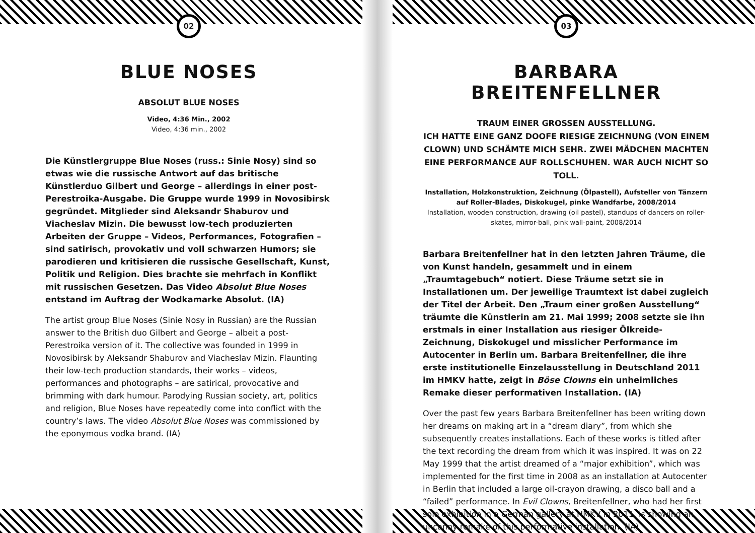02
BLUE NOSES
ABSOLUT BLUE NOSES
Video, 4:36 Min., 2002
Video, 4:36 min., 2002
Die Künstlergruppe Blue Noses (russ.: Sinie Nosy) sind so etwas wie die russische Antwort auf das britische Künstlerduo Gilbert und George – allerdings in einer post-Perestroika-Ausgabe. Die Gruppe wurde 1999 in Novosibirsk gegründet. Mitglieder sind Aleksandr Shaburov und Viacheslav Mizin. Die bewusst low-tech produzierten Arbeiten der Gruppe – Videos, Performances, Fotografien – sind satirisch, provokativ und voll schwarzen Humors; sie parodieren und kritisieren die russische Gesellschaft, Kunst, Politik und Religion. Dies brachte sie mehrfach in Konflikt mit russischen Gesetzen. Das Video Absolut Blue Noses entstand im Auftrag der Wodkamarke Absolut. (IA)
The artist group Blue Noses (Sinie Nosy in Russian) are the Russian answer to the British duo Gilbert and George – albeit a post-Perestroika version of it. The collective was founded in 1999 in Novosibirsk by Aleksandr Shaburov and Viacheslav Mizin. Flaunting their low-tech production standards, their works – videos, performances and photographs – are satirical, provocative and brimming with dark humour. Parodying Russian society, art, politics and religion, Blue Noses have repeatedly come into conflict with the country’s laws. The video Absolut Blue Noses was commissioned by the eponymous vodka brand. (IA)
03
BARBARA BREITENFELLNER
TRAUM EINER GROSSEN AUSSTELLUNG.
ICH HATTE EINE GANZ DOOFE RIESIGE ZEICHNUNG (VON EINEM CLOWN) UND SCHÄMTE MICH SEHR. ZWEI MÄDCHEN MACHTEN EINE PERFORMANCE AUF ROLLSCHUHEN. WAR AUCH NICHT SO TOLL.
Installation, Holzkonstruktion, Zeichnung (Ölpastell), Aufsteller von Tänzern auf Roller-Blades, Diskokugel, pinke Wandfarbe, 2008/2014
Installation, wooden construction, drawing (oil pastel), standups of dancers on roller-skates, mirror-ball, pink wall-paint, 2008/2014
Barbara Breitenfellner hat in den letzten Jahren Träume, die von Kunst handeln, gesammelt und in einem „Traumtagebuch“ notiert. Diese Träume setzt sie in Installationen um. Der jeweilige Traumtext ist dabei zugleich der Titel der Arbeit. Den „Traum einer großen Ausstellung“ träumte die Künstlerin am 21. Mai 1999; 2008 setzte sie ihn erstmals in einer Installation aus riesiger Ölkreide-Zeichnung, Diskokugel und misslicher Performance im Autocenter in Berlin um. Barbara Breitenfellner, die ihre erste institutionelle Einzelausstellung in Deutschland 2011 im HMKV hatte, zeigt in Böse Clowns ein unheimliches Remake dieser performativen Installation. (IA)
Over the past few years Barbara Breitenfellner has been writing down her dreams on making art in a “dream diary”, from which she subsequently creates installations. Each of these works is titled after the text recording the dream from which it was inspired. It was on 22 May 1999 that the artist dreamed of a “major exhibition”, which was implemented for the first time in 2008 as an installation at Autocenter in Berlin that included a large oil-crayon drawing, a disco ball and a “failed” performance. In Evil Clowns, Breitenfellner, who had her first solo exhibition in a German gallery at HMKV in 2011, is showing an uncanny remake of this performative installation. (IA)